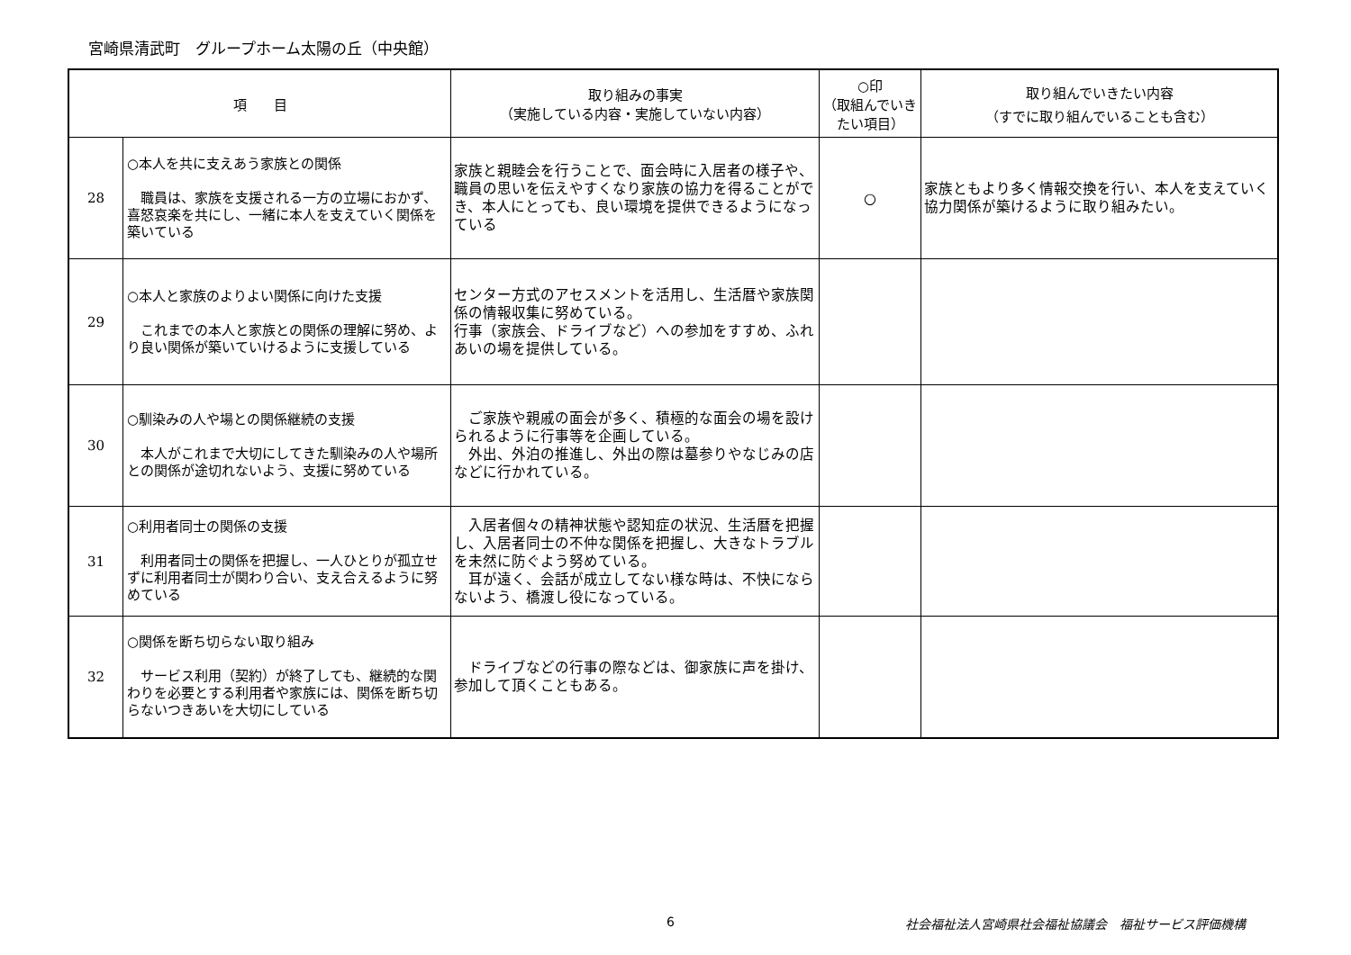宮崎県清武町　グループホーム太陽の丘（中央館）
| 項 目 | | 取り組みの事実 （実施している内容・実施していない内容） | ○印 （取組んでいき たい項目） | 取り組んでいきたい内容 （すでに取り組んでいることも含む） |
| --- | --- | --- | --- | --- |
| 28 | ○本人を共に支えあう家族との関係 職員は、家族を支援される一方の立場におかず、喜怒哀楽を共にし、一緒に本人を支えていく関係を築いている | 家族と親睦会を行うことで、面会時に入居者の様子や、職員の思いを伝えやすくなり家族の協力を得ることができ、本人にとっても、良い環境を提供できるようになっている | ○ | 家族ともより多く情報交換を行い、本人を支えていく協力関係が築けるように取り組みたい。 |
| 29 | ○本人と家族のよりよい関係に向けた支援 これまでの本人と家族との関係の理解に努め、より良い関係が築いていけるように支援している | センター方式のアセスメントを活用し、生活暦や家族関係の情報収集に努めている。 行事（家族会、ドライブなど）への参加をすすめ、ふれあいの場を提供している。 | | |
| 30 | ○馴染みの人や場との関係継続の支援 本人がこれまで大切にしてきた馴染みの人や場所との関係が途切れないよう、支援に努めている | ご家族や親戚の面会が多く、積極的な面会の場を設けられるように行事等を企画している。 外出、外泊の推進し、外出の際は墓参りやなじみの店などに行かれている。 | | |
| 31 | ○利用者同士の関係の支援 利用者同士の関係を把握し、一人ひとりが孤立せずに利用者同士が関わり合い、支え合えるように努めている | 入居者個々の精神状態や認知症の状況、生活暦を把握し、入居者同士の不仲な関係を把握し、大きなトラブルを未然に防ぐよう努めている。 耳が遠く、会話が成立してない様な時は、不快にならないよう、橋渡し役になっている。 | | |
| 32 | ○関係を断ち切らない取り組み サービス利用（契約）が終了しても、継続的な関わりを必要とする利用者や家族には、関係を断ち切らないつきあいを大切にしている | ドライブなどの行事の際などは、御家族に声を掛け、参加して頂くこともある。 | | |
6 社会福祉法人宮崎県社会福祉協議会　福祉サービス評価機構